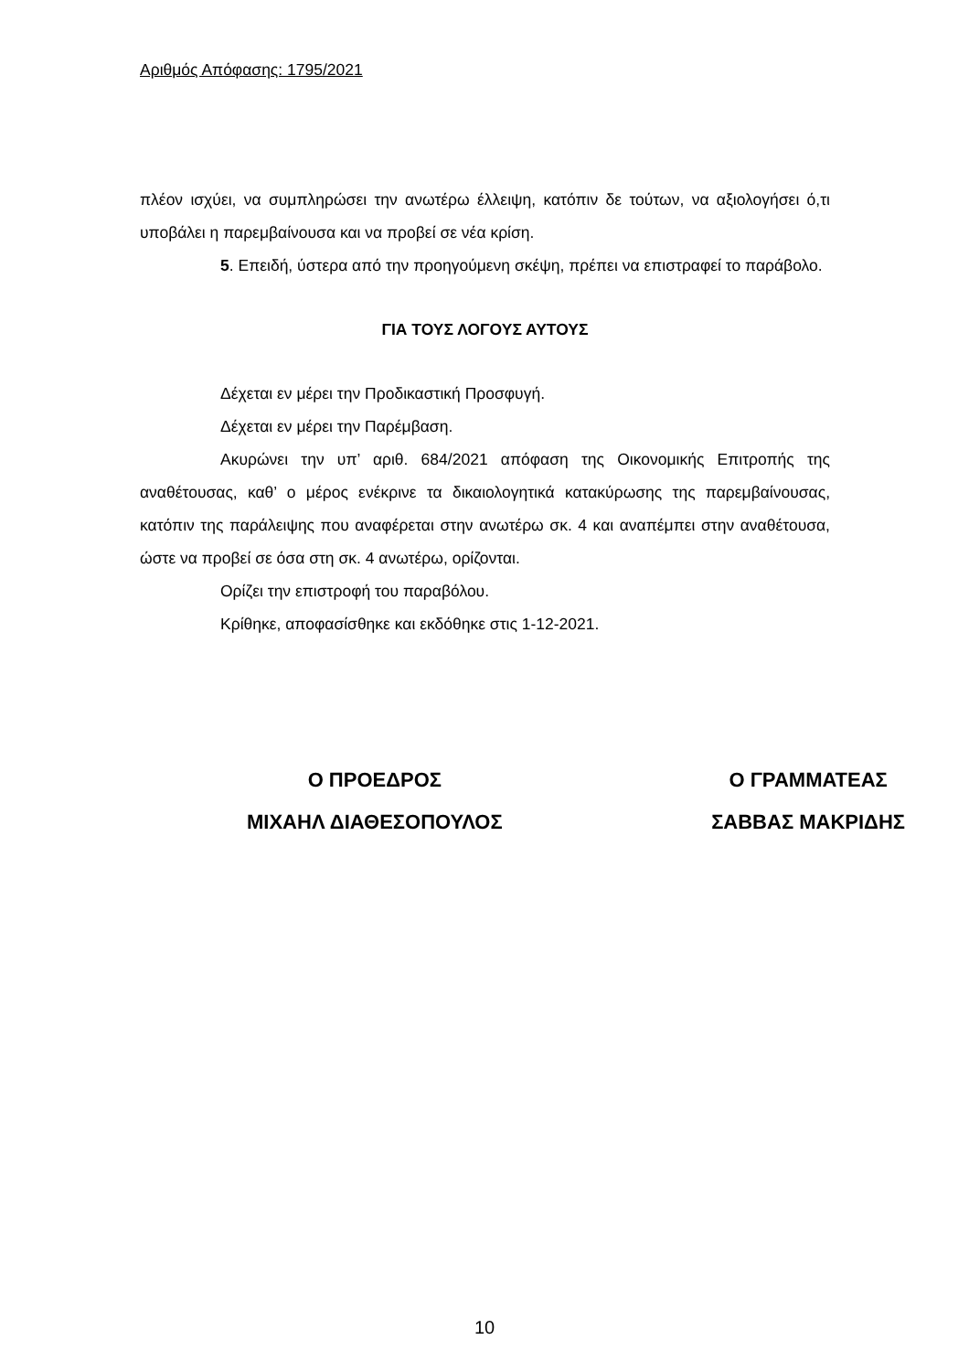Αριθμός Απόφασης: 1795/2021
πλέον ισχύει, να συμπληρώσει την ανωτέρω έλλειψη, κατόπιν δε τούτων, να αξιολογήσει ό,τι υποβάλει η παρεμβαίνουσα και να προβεί σε νέα κρίση.
5. Επειδή, ύστερα από την προηγούμενη σκέψη, πρέπει να επιστραφεί το παράβολο.
ΓΙΑ ΤΟΥΣ ΛΟΓΟΥΣ ΑΥΤΟΥΣ
Δέχεται εν μέρει την Προδικαστική Προσφυγή.
Δέχεται εν μέρει την Παρέμβαση.
Ακυρώνει την υπ’ αριθ. 684/2021 απόφαση της Οικονομικής Επιτροπής της αναθέτουσας, καθ’ ο μέρος ενέκρινε τα δικαιολογητικά κατακύρωσης της παρεμβαίνουσας, κατόπιν της παράλειψης που αναφέρεται στην ανωτέρω σκ. 4 και αναπέμπει στην αναθέτουσα, ώστε να προβεί σε όσα στη σκ. 4 ανωτέρω, ορίζονται.
Ορίζει την επιστροφή του παραβόλου.
Κρίθηκε, αποφασίσθηκε και εκδόθηκε στις 1-12-2021.
Ο ΠΡΟΕΔΡΟΣ
ΜΙΧΑΗΛ ΔΙΑΘΕΣΟΠΟΥΛΟΣ
Ο ΓΡΑΜΜΑΤΕΑΣ
ΣΑΒΒΑΣ ΜΑΚΡΙΔΗΣ
10